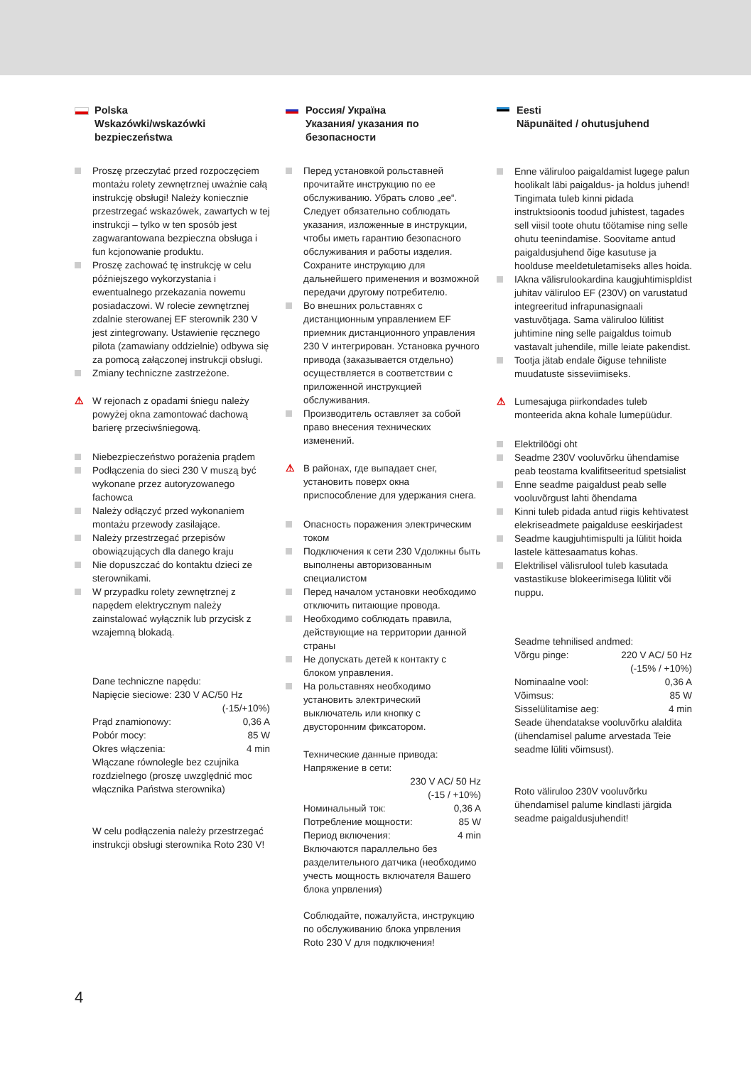Polska
Wskazówki/wskazówki bezpieczeństwa
Proszę przeczytać przed rozpoczęciem montażu rolety zewnętrznej uważnie całą instrukcję obsługi! Należy koniecznie przestrzegać wskazówek, zawartych w tej instrukcji – tylko w ten sposób jest zagwarantowana bezpieczna obsługa i fun kcjonowanie produktu.
Proszę zachować tę instrukcję w celu późniejszego wykorzystania i ewentualnego przekazania nowemu posiadaczowi. W rolecie zewnętrznej zdalnie sterowanej EF sterownik 230 V jest zintegrowany. Ustawienie ręcznego pilota (zamawiany oddzielnie) odbywa się za pomocą załączonej instrukcji obsługi.
Zmiany techniczne zastrzeżone.
⚠ W rejonach z opadami śniegu należy powyżej okna zamontować dachową barierę przeciwśniegową.
Niebezpieczeństwo porażenia prądem
Podłączenia do sieci 230 V muszą być wykonane przez autoryzowanego fachowca
Należy odłączyć przed wykonaniem montażu przewody zasilające.
Należy przestrzegać przepisów obowiązujących dla danego kraju
Nie dopuszczać do kontaktu dzieci ze sterownikami.
W przypadku rolety zewnętrznej z napędem elektrycznym należy zainstalować wyłącznik lub przycisk z wzajemną blokadą.
Dane techniczne napędu:
Napięcie sieciowe: 230 V AC/50 Hz
(-15/+10%)
Prąd znamionowy: 0,36 A
Pobór mocy: 85 W
Okres włączenia: 4 min
Włączane równolegle bez czujnika rozdzielnego (proszę uwzględnić moc włącznika Państwa sterownika)
W celu podłączenia należy przestrzegać instrukcji obsługi sterownika Roto 230 V!
Россия/ Україна
Указания/ указания по безопасности
Перед установкой рольставней прочитайте инструкцию по ее обслуживанию. Убрать слово „ее“. Следует обязательно соблюдать указания, изложенные в инструкции, чтобы иметь гарантию безопасного обслуживания и работы изделия. Сохраните инструкцию для дальнейшего применения и возможной передачи другому потребителю.
Во внешних рольставнях с дистанционным управлением EF приемник дистанционного управления 230 V интегрирован. Установка ручного привода (заказывается отдельно) осуществляется в соответствии с приложенной инструкцией обслуживания.
Производитель оставляет за собой право внесения технических изменений.
⚠ В районах, где выпадает снег, установить поверх окна приспособление для удержания снега.
Опасность поражения электрическим током
Подключения к сети 230 Vдолжны быть выполнены авторизованным специалистом
Перед началом установки необходимо отключить питающие провода.
Необходимо соблюдать правила, действующие на территории данной страны
Не допускать детей к контакту с блоком управления.
На рольставнях необходимо установить электрический выключатель или кнопку с двусторонним фиксатором.
Технические данные привода:
Напряжение в сети:
230 V AC/ 50 Hz
(-15 / +10%)
Номинальный ток: 0,36 A
Потребление мощности: 85 W
Период включения: 4 min
Включаются параллельно без разделительного датчика (необходимо учесть мощность включателя Вашего блока упрвления)
Соблюдайте, пожалуйста, инструкцию по обслуживанию блока упрвления Roto 230 V для подключения!
Eesti
Näpunäited / ohutusjuhend
Enne väliruloo paigaldamist lugege palun hoolikalt läbi paigaldus- ja holdus juhend! Tingimata tuleb kinni pidada instruktsioonis toodud juhistest, tagades sell viisil toote ohutu töötamise ning selle ohutu teenindamise. Soovitame antud paigaldusjuhend õige kasutuse ja hoolduse meeldetuletamiseks alles hoida.
IAkna välisrulookardina kaugjuhtimispldist juhitav väliruloo EF (230V) on varustatud integreeritud infrapunasignaali vastuvõtjaga. Sama väliruloo lülitist juhtimine ning selle paigaldus toimub vastavalt juhendile, mille leiate pakendist.
Tootja jätab endale õiguse tehniliste muudatuste sisseviimiseks.
⚠ Lumesajuga piirkondades tuleb monteerida akna kohale lumepüüdur.
Elektrilöögi oht
Seadme 230V vooluvõrku ühendamise peab teostama kvalifitseeritud spetsialist
Enne seadme paigaldust peab selle vooluvõrgust lahti õhendama
Kinni tuleb pidada antud riigis kehtivatest elekriseadmete paigalduse eeskirjadest
Seadme kaugjuhtimispulti ja lülitit hoida lastele kättesaamatus kohas.
Elektrilisel välisrulool tuleb kasutada vastastikuse blokeerimisega lülitit või nuppu.
Seadme tehnilised andmed:
Võrgu pinge: 220 V AC/ 50 Hz
(-15% / +10%)
Nominaalne vool: 0,36 A
Võimsus: 85 W
Sisselülitamise aeg: 4 min
Seade ühendatakse vooluvõrku alaldita (ühendamisel palume arvestada Teie seadme lüliti võimsust).
Roto väliruloo 230V vooluvõrku ühendamisel palume kindlasti järgida seadme paigaldusjuhendit!
4